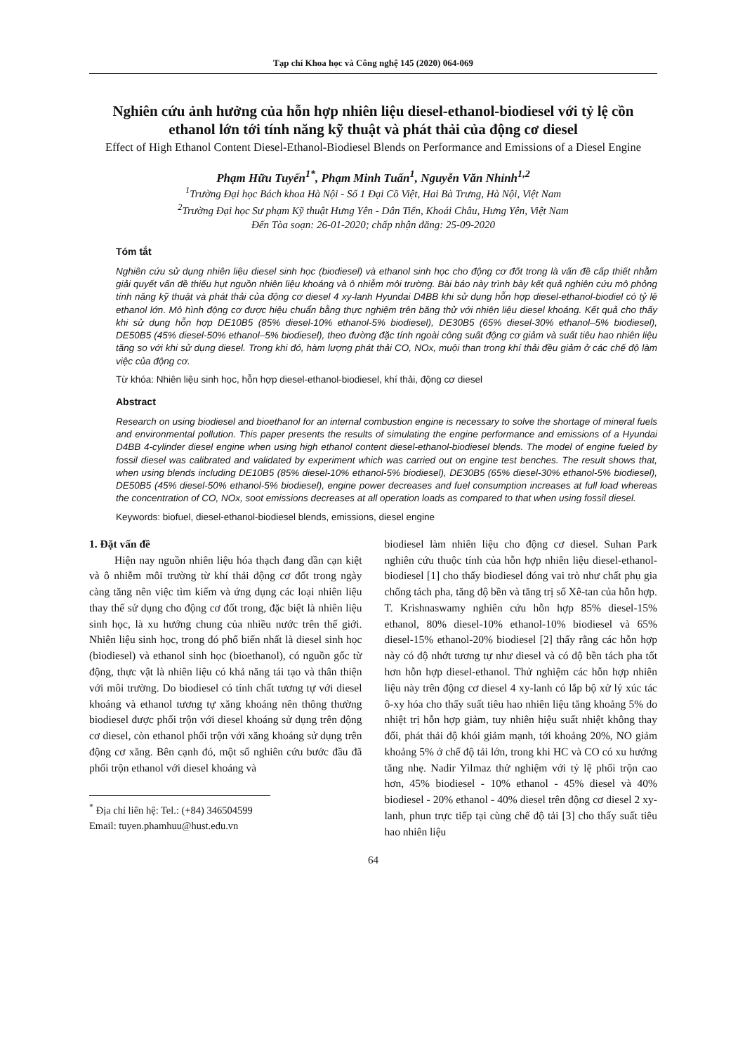Tạp chí Khoa học và Công nghệ 145 (2020) 064-069
Nghiên cứu ảnh hưởng của hỗn hợp nhiên liệu diesel-ethanol-biodiesel với tỷ lệ cồn ethanol lớn tới tính năng kỹ thuật và phát thải của động cơ diesel
Effect of High Ethanol Content Diesel-Ethanol-Biodiesel Blends on Performance and Emissions of a Diesel Engine
Phạm Hữu Tuyến<sup>1*</sup>, Phạm Minh Tuấn<sup>1</sup>, Nguyễn Văn Nhỉnh<sup>1,2</sup>
<sup>1</sup> Trường Đại học Bách khoa Hà Nội - Số 1 Đại Cồ Việt, Hai Bà Trưng, Hà Nội, Việt Nam
<sup>2</sup> Trường Đại học Sư phạm Kỹ thuật Hưng Yên - Dân Tiến, Khoái Châu, Hưng Yên, Việt Nam
Đến Tòa soạn: 26-01-2020; chấp nhận đăng: 25-09-2020
Tóm tắt
Nghiên cứu sử dụng nhiên liệu diesel sinh học (biodiesel) và ethanol sinh học cho động cơ đốt trong là vấn đề cấp thiết nhằm giải quyết vấn đề thiếu hụt nguồn nhiên liệu khoáng và ô nhiễm môi trường. Bài báo này trình bày kết quả nghiên cứu mô phỏng tính năng kỹ thuật và phát thải của động cơ diesel 4 xy-lanh Hyundai D4BB khi sử dụng hỗn hợp diesel-ethanol-biodiel có tỷ lệ ethanol lớn. Mô hình động cơ được hiệu chuẩn bằng thực nghiệm trên băng thử với nhiên liệu diesel khoáng. Kết quả cho thấy khi sử dụng hỗn hợp DE10B5 (85% diesel-10% ethanol-5% biodiesel), DE30B5 (65% diesel-30% ethanol–5% biodiesel), DE50B5 (45% diesel-50% ethanol–5% biodiesel), theo đường đặc tính ngoài công suất động cơ giảm và suất tiêu hao nhiên liệu tăng so với khi sử dụng diesel. Trong khi đó, hàm lượng phát thải CO, NOx, muội than trong khí thải đều giảm ở các chế độ làm việc của động cơ.
Từ khóa: Nhiên liệu sinh học, hỗn hợp diesel-ethanol-biodiesel, khí thải, động cơ diesel
Abstract
Research on using biodiesel and bioethanol for an internal combustion engine is necessary to solve the shortage of mineral fuels and environmental pollution. This paper presents the results of simulating the engine performance and emissions of a Hyundai D4BB 4-cylinder diesel engine when using high ethanol content diesel-ethanol-biodiesel blends. The model of engine fueled by fossil diesel was calibrated and validated by experiment which was carried out on engine test benches. The result shows that, when using blends including DE10B5 (85% diesel-10% ethanol-5% biodiesel), DE30B5 (65% diesel-30% ethanol-5% biodiesel), DE50B5 (45% diesel-50% ethanol-5% biodiesel), engine power decreases and fuel consumption increases at full load whereas the concentration of CO, NOx, soot emissions decreases at all operation loads as compared to that when using fossil diesel.
Keywords: biofuel, diesel-ethanol-biodiesel blends, emissions, diesel engine
1. Đặt vấn đề
Hiện nay nguồn nhiên liệu hóa thạch đang dần cạn kiệt và ô nhiễm môi trường từ khí thải động cơ đốt trong ngày càng tăng nên việc tìm kiếm và ứng dụng các loại nhiên liệu thay thế sử dụng cho động cơ đốt trong, đặc biệt là nhiên liệu sinh học, là xu hướng chung của nhiều nước trên thế giới. Nhiên liệu sinh học, trong đó phổ biến nhất là diesel sinh học (biodiesel) và ethanol sinh học (bioethanol), có nguồn gốc từ động, thực vật là nhiên liệu có khả năng tái tạo và thân thiện với môi trường. Do biodiesel có tính chất tương tự với diesel khoáng và ethanol tương tự xăng khoáng nên thông thường biodiesel được phối trộn với diesel khoáng sử dụng trên động cơ diesel, còn ethanol phối trộn với xăng khoáng sử dụng trên động cơ xăng. Bên cạnh đó, một số nghiên cứu bước đầu đã phối trộn ethanol với diesel khoáng và
<sup>*</sup> Địa chỉ liên hệ: Tel.: (+84) 346504599
Email: tuyen.phamhuu@hust.edu.vn
biodiesel làm nhiên liệu cho động cơ diesel. Suhan Park nghiên cứu thuộc tính của hỗn hợp nhiên liệu diesel-ethanol-biodiesel [1] cho thấy biodiesel đóng vai trò như chất phụ gia chống tách pha, tăng độ bền và tăng trị số Xê-tan của hỗn hợp. T. Krishnaswamy nghiên cứu hỗn hợp 85% diesel-15% ethanol, 80% diesel-10% ethanol-10% biodiesel và 65% diesel-15% ethanol-20% biodiesel [2] thấy rằng các hỗn hợp này có độ nhớt tương tự như diesel và có độ bền tách pha tốt hơn hỗn hợp diesel-ethanol. Thử nghiệm các hỗn hợp nhiên liệu này trên động cơ diesel 4 xy-lanh có lắp bộ xử lý xúc tác ô-xy hóa cho thấy suất tiêu hao nhiên liệu tăng khoảng 5% do nhiệt trị hỗn hợp giảm, tuy nhiên hiệu suất nhiệt không thay đổi, phát thải độ khói giảm mạnh, tới khoảng 20%, NO giảm khoảng 5% ở chế độ tải lớn, trong khi HC và CO có xu hướng tăng nhẹ. Nadir Yilmaz thử nghiệm với tỷ lệ phối trộn cao hơn, 45% biodiesel - 10% ethanol - 45% diesel và 40% biodiesel - 20% ethanol - 40% diesel trên động cơ diesel 2 xy-lanh, phun trực tiếp tại cùng chế độ tải [3] cho thấy suất tiêu hao nhiên liệu
64